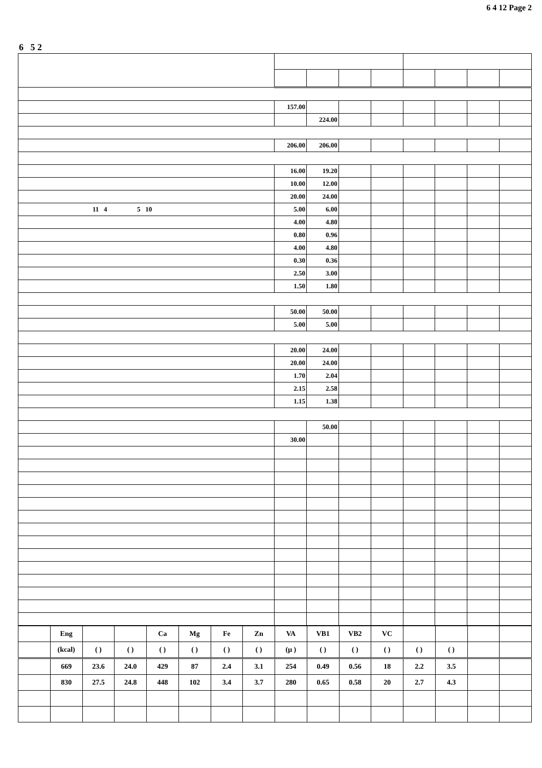6 4 12 Page 2
6 5 2
| | 157.00 | | | | | | | |
| | | 224.00 | | | | | | |
| | 206.00 | 206.00 | | | | | | |
| | 16.00 | 19.20 | | | | | | |
| | 10.00 | 12.00 | | | | | | |
| | 20.00 | 24.00 | | | | | | |
| 11 4 5 10 | 5.00 | 6.00 | | | | | | |
| | 4.00 | 4.80 | | | | | | |
| | 0.80 | 0.96 | | | | | | |
| | 4.00 | 4.80 | | | | | | |
| | 0.30 | 0.36 | | | | | | |
| | 2.50 | 3.00 | | | | | | |
| | 1.50 | 1.80 | | | | | | |
| | 50.00 | 50.00 | | | | | | |
| | 5.00 | 5.00 | | | | | | |
| | 20.00 | 24.00 | | | | | | |
| | 20.00 | 24.00 | | | | | | |
| | 1.70 | 2.04 | | | | | | |
| | 2.15 | 2.58 | | | | | | |
| | 1.15 | 1.38 | | | | | | |
| | | 50.00 | | | | | | |
| | 30.00 | | | | | | | |
| | Eng | | | Ca | Mg | Fe | Zn | VA | VB1 | VB2 | VC | | | | |
| | (kcal) | ( ) | ( ) | ( ) | ( ) | ( ) | ( ) | (μ ) | ( ) | ( ) | ( ) | ( ) | ( ) | | |
| | 669 | 23.6 | 24.0 | 429 | 87 | 2.4 | 3.1 | 254 | 0.49 | 0.56 | 18 | 2.2 | 3.5 | | |
| | 830 | 27.5 | 24.8 | 448 | 102 | 3.4 | 3.7 | 280 | 0.65 | 0.58 | 20 | 2.7 | 4.3 | | |